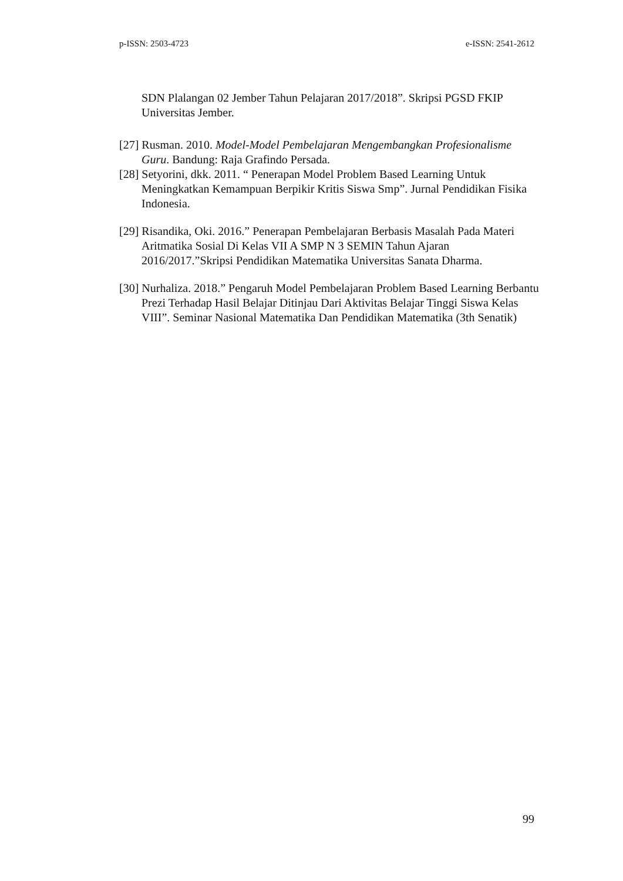p-ISSN: 2503-4723 e-ISSN: 2541-2612
SDN Plalangan 02 Jember Tahun Pelajaran 2017/2018”. Skripsi PGSD FKIP Universitas Jember.
[27] Rusman. 2010. Model-Model Pembelajaran Mengembangkan Profesionalisme Guru. Bandung: Raja Grafindo Persada.
[28] Setyorini, dkk. 2011. “ Penerapan Model Problem Based Learning Untuk Meningkatkan Kemampuan Berpikir Kritis Siswa Smp”. Jurnal Pendidikan Fisika Indonesia.
[29] Risandika, Oki. 2016.” Penerapan Pembelajaran Berbasis Masalah Pada Materi Aritmatika Sosial Di Kelas VII A SMP N 3 SEMIN Tahun Ajaran 2016/2017.”Skripsi Pendidikan Matematika Universitas Sanata Dharma.
[30] Nurhaliza. 2018.” Pengaruh Model Pembelajaran Problem Based Learning Berbantu Prezi Terhadap Hasil Belajar Ditinjau Dari Aktivitas Belajar Tinggi Siswa Kelas VIII”. Seminar Nasional Matematika Dan Pendidikan Matematika (3th Senatik)
99